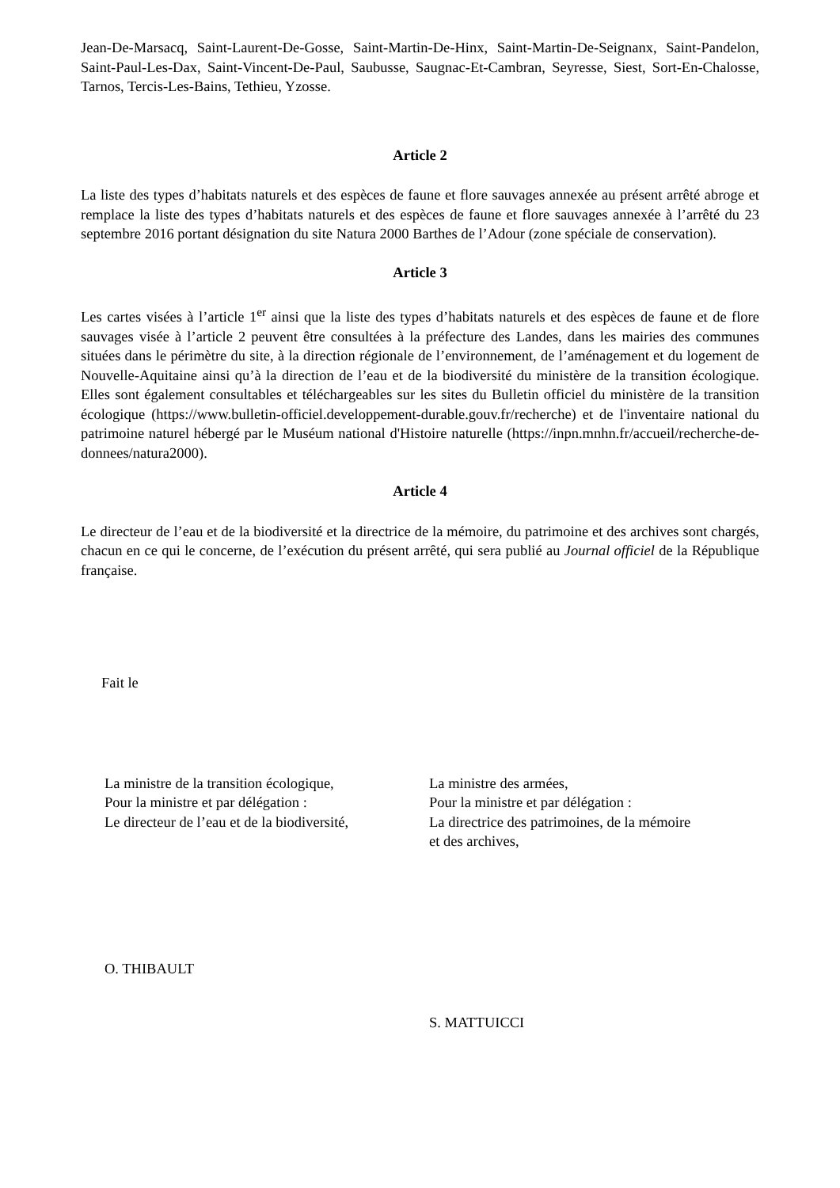Jean-De-Marsacq, Saint-Laurent-De-Gosse, Saint-Martin-De-Hinx, Saint-Martin-De-Seignanx, Saint-Pandelon, Saint-Paul-Les-Dax, Saint-Vincent-De-Paul, Saubusse, Saugnac-Et-Cambran, Seyresse, Siest, Sort-En-Chalosse, Tarnos, Tercis-Les-Bains, Tethieu, Yzosse.
Article 2
La liste des types d’habitats naturels et des espèces de faune et flore sauvages annexée au présent arrêté abroge et remplace la liste des types d’habitats naturels et des espèces de faune et flore sauvages annexée à l’arrêté du 23 septembre 2016 portant désignation du site Natura 2000 Barthes de l’Adour (zone spéciale de conservation).
Article 3
Les cartes visées à l’article 1<sup>er</sup> ainsi que la liste des types d’habitats naturels et des espèces de faune et de flore sauvages visée à l’article 2 peuvent être consultées à la préfecture des Landes, dans les mairies des communes situées dans le périmètre du site, à la direction régionale de l’environnement, de l’aménagement et du logement de Nouvelle-Aquitaine ainsi qu’à la direction de l’eau et de la biodiversité du ministère de la transition écologique. Elles sont également consultables et téléchargeables sur les sites du Bulletin officiel du ministère de la transition écologique (https://www.bulletin-officiel.developpement-durable.gouv.fr/recherche) et de l'inventaire national du patrimoine naturel hébergé par le Muséum national d'Histoire naturelle (https://inpn.mnhn.fr/accueil/recherche-de-donnees/natura2000).
Article 4
Le directeur de l’eau et de la biodiversité et la directrice de la mémoire, du patrimoine et des archives sont chargés, chacun en ce qui le concerne, de l’exécution du présent arrêté, qui sera publié au Journal officiel de la République française.
Fait le
La ministre de la transition écologique,
Pour la ministre et par délégation :
Le directeur de l’eau et de la biodiversité,
La ministre des armées,
Pour la ministre et par délégation :
La directrice des patrimoines, de la mémoire
et des archives,
O. THIBAULT
S. MATTUICCI